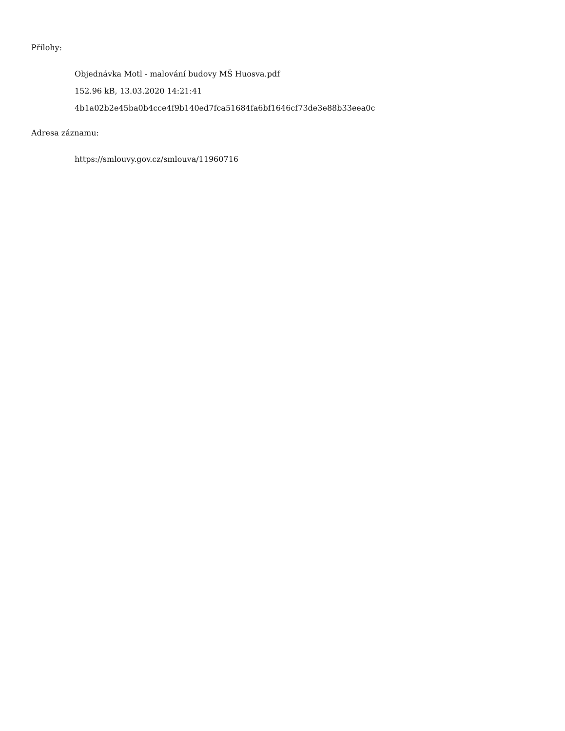Přílohy:
Objednávka Motl - malování budovy MŠ Huosva.pdf
152.96 kB, 13.03.2020 14:21:41
4b1a02b2e45ba0b4cce4f9b140ed7fca51684fa6bf1646cf73de3e88b33eea0c
Adresa záznamu:
https://smlouvy.gov.cz/smlouva/11960716